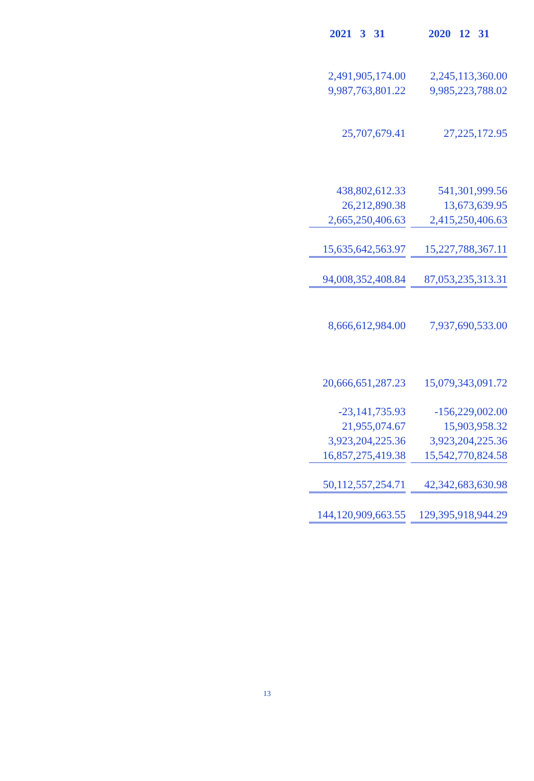| 2021 3 31 | 2020 12 31 |
| --- | --- |
| 2,491,905,174.00 | 2,245,113,360.00 |
| 9,987,763,801.22 | 9,985,223,788.02 |
| 25,707,679.41 | 27,225,172.95 |
| 438,802,612.33 | 541,301,999.56 |
| 26,212,890.38 | 13,673,639.95 |
| 2,665,250,406.63 | 2,415,250,406.63 |
| 15,635,642,563.97 | 15,227,788,367.11 |
| 94,008,352,408.84 | 87,053,235,313.31 |
| 8,666,612,984.00 | 7,937,690,533.00 |
| 20,666,651,287.23 | 15,079,343,091.72 |
| -23,141,735.93 | -156,229,002.00 |
| 21,955,074.67 | 15,903,958.32 |
| 3,923,204,225.36 | 3,923,204,225.36 |
| 16,857,275,419.38 | 15,542,770,824.58 |
| 50,112,557,254.71 | 42,342,683,630.98 |
| 144,120,909,663.55 | 129,395,918,944.29 |
13